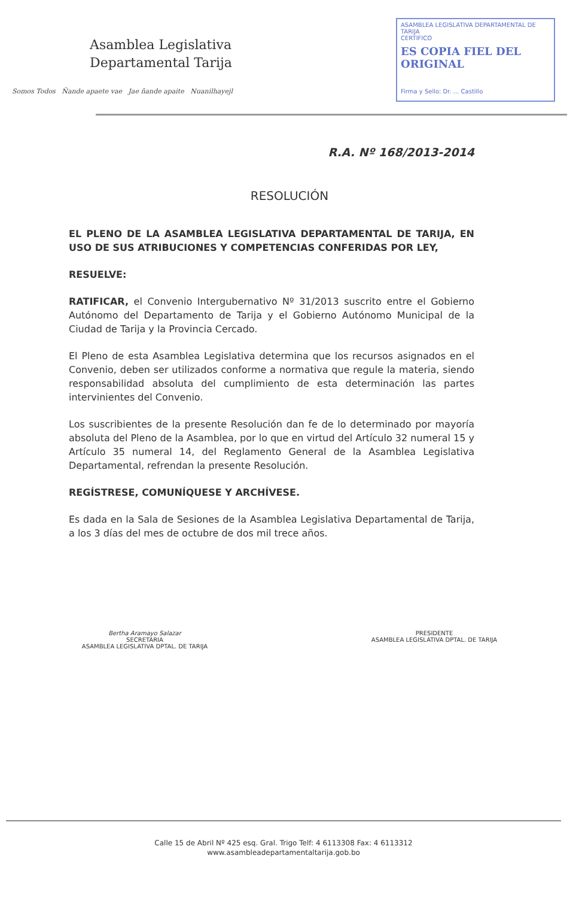Asamblea Legislativa
Departamental Tarija
Somos Todos Ñande apaete vae Jae ñande apaite Nuanilhayejl
ASAMBLEA LEGISLATIVA DEPARTAMENTAL DE TARIJA
CERTIFICO
ES COPIA FIEL DEL ORIGINAL
Firma y Sello: Dr. ... Castillo
R.A. Nº 168/2013-2014
RESOLUCIÓN
EL PLENO DE LA ASAMBLEA LEGISLATIVA DEPARTAMENTAL DE TARIJA, EN USO DE SUS ATRIBUCIONES Y COMPETENCIAS CONFERIDAS POR LEY,
RESUELVE:
RATIFICAR, el Convenio Intergubernativo Nº 31/2013 suscrito entre el Gobierno Autónomo del Departamento de Tarija y el Gobierno Autónomo Municipal de la Ciudad de Tarija y la Provincia Cercado.
El Pleno de esta Asamblea Legislativa determina que los recursos asignados en el Convenio, deben ser utilizados conforme a normativa que regule la materia, siendo responsabilidad absoluta del cumplimiento de esta determinación las partes intervinientes del Convenio.
Los suscribientes de la presente Resolución dan fe de lo determinado por mayoría absoluta del Pleno de la Asamblea, por lo que en virtud del Artículo 32 numeral 15 y Artículo 35 numeral 14, del Reglamento General de la Asamblea Legislativa Departamental, refrendan la presente Resolución.
REGÍSTRESE, COMUNÍQUESE Y ARCHÍVESE.
Es dada en la Sala de Sesiones de la Asamblea Legislativa Departamental de Tarija, a los 3 días del mes de octubre de dos mil trece años.
Bertha Aramayo Salazar
SECRETARIA
ASAMBLEA LEGISLATIVA DPTAL. DE TARIJA
PRESIDENTE
ASAMBLEA LEGISLATIVA DPTAL. DE TARIJA
Calle 15 de Abril Nº 425 esq. Gral. Trigo Telf: 4 6113308 Fax: 4 6113312
www.asambleadepartamentaltarija.gob.bo